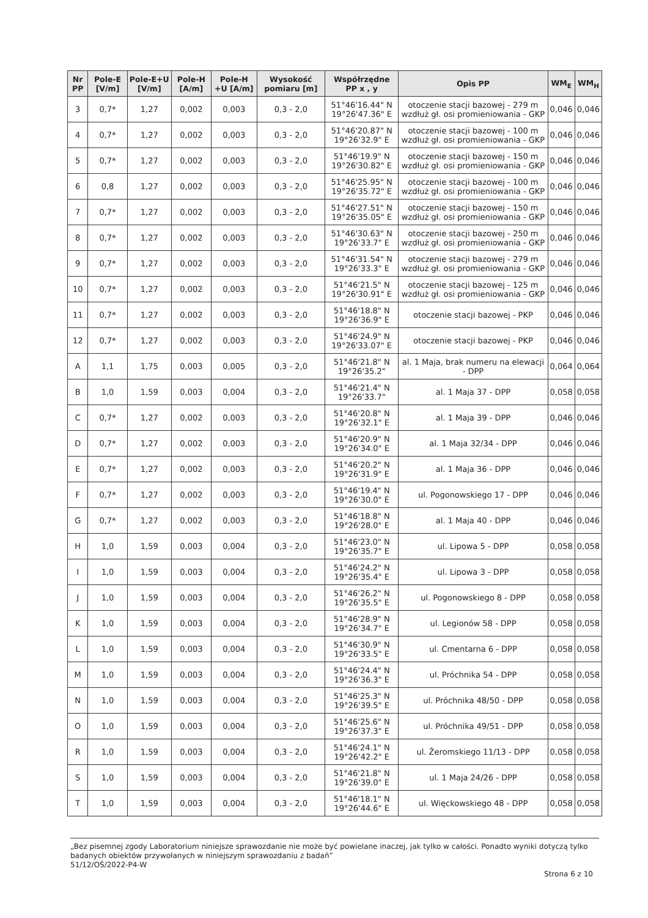| Nr PP | Pole-E [V/m] | Pole-E+U [V/m] | Pole-H [A/m] | Pole-H +U [A/m] | Wysokość pomiaru [m] | Współrzędne PP x , y | Opis PP | WM<sub>E</sub> | WM<sub>H</sub> |
| --- | --- | --- | --- | --- | --- | --- | --- | --- | --- |
| 3 | 0,7* | 1,27 | 0,002 | 0,003 | 0,3 - 2,0 | 51°46'16.44" N 19°26'47.36" E | otoczenie stacji bazowej - 279 m wzdłuż gł. osi promieniowania - GKP | 0,046 | 0,046 |
| 4 | 0,7* | 1,27 | 0,002 | 0,003 | 0,3 - 2,0 | 51°46'20.87" N 19°26'32.9" E | otoczenie stacji bazowej - 100 m wzdłuż gł. osi promieniowania - GKP | 0,046 | 0,046 |
| 5 | 0,7* | 1,27 | 0,002 | 0,003 | 0,3 - 2,0 | 51°46'19.9" N 19°26'30.82" E | otoczenie stacji bazowej - 150 m wzdłuż gł. osi promieniowania - GKP | 0,046 | 0,046 |
| 6 | 0,8 | 1,27 | 0,002 | 0,003 | 0,3 - 2,0 | 51°46'25.95" N 19°26'35.72" E | otoczenie stacji bazowej - 100 m wzdłuż gł. osi promieniowania - GKP | 0,046 | 0,046 |
| 7 | 0,7* | 1,27 | 0,002 | 0,003 | 0,3 - 2,0 | 51°46'27.51" N 19°26'35.05" E | otoczenie stacji bazowej - 150 m wzdłuż gł. osi promieniowania - GKP | 0,046 | 0,046 |
| 8 | 0,7* | 1,27 | 0,002 | 0,003 | 0,3 - 2,0 | 51°46'30.63" N 19°26'33.7" E | otoczenie stacji bazowej - 250 m wzdłuż gł. osi promieniowania - GKP | 0,046 | 0,046 |
| 9 | 0,7* | 1,27 | 0,002 | 0,003 | 0,3 - 2,0 | 51°46'31.54" N 19°26'33.3" E | otoczenie stacji bazowej - 279 m wzdłuż gł. osi promieniowania - GKP | 0,046 | 0,046 |
| 10 | 0,7* | 1,27 | 0,002 | 0,003 | 0,3 - 2,0 | 51°46'21.5" N 19°26'30.91" E | otoczenie stacji bazowej - 125 m wzdłuż gł. osi promieniowania - GKP | 0,046 | 0,046 |
| 11 | 0,7* | 1,27 | 0,002 | 0,003 | 0,3 - 2,0 | 51°46'18.8" N 19°26'36.9" E | otoczenie stacji bazowej - PKP | 0,046 | 0,046 |
| 12 | 0,7* | 1,27 | 0,002 | 0,003 | 0,3 - 2,0 | 51°46'24.9" N 19°26'33.07" E | otoczenie stacji bazowej - PKP | 0,046 | 0,046 |
| A | 1,1 | 1,75 | 0,003 | 0,005 | 0,3 - 2,0 | 51°46'21.8" N 19°26'35.2" | al. 1 Maja, brak numeru na elewacji - DPP | 0,064 | 0,064 |
| B | 1,0 | 1,59 | 0,003 | 0,004 | 0,3 - 2,0 | 51°46'21.4" N 19°26'33.7" | al. 1 Maja 37 - DPP | 0,058 | 0,058 |
| C | 0,7* | 1,27 | 0,002 | 0,003 | 0,3 - 2,0 | 51°46'20.8" N 19°26'32.1" E | al. 1 Maja 39 - DPP | 0,046 | 0,046 |
| D | 0,7* | 1,27 | 0,002 | 0,003 | 0,3 - 2,0 | 51°46'20.9" N 19°26'34.0" E | al. 1 Maja 32/34 - DPP | 0,046 | 0,046 |
| E | 0,7* | 1,27 | 0,002 | 0,003 | 0,3 - 2,0 | 51°46'20.2" N 19°26'31.9" E | al. 1 Maja 36 - DPP | 0,046 | 0,046 |
| F | 0,7* | 1,27 | 0,002 | 0,003 | 0,3 - 2,0 | 51°46'19.4" N 19°26'30.0" E | ul. Pogonowskiego 17 - DPP | 0,046 | 0,046 |
| G | 0,7* | 1,27 | 0,002 | 0,003 | 0,3 - 2,0 | 51°46'18.8" N 19°26'28.0" E | al. 1 Maja 40 - DPP | 0,046 | 0,046 |
| H | 1,0 | 1,59 | 0,003 | 0,004 | 0,3 - 2,0 | 51°46'23.0" N 19°26'35.7" E | ul. Lipowa 5 - DPP | 0,058 | 0,058 |
| I | 1,0 | 1,59 | 0,003 | 0,004 | 0,3 - 2,0 | 51°46'24.2" N 19°26'35.4" E | ul. Lipowa 3 - DPP | 0,058 | 0,058 |
| J | 1,0 | 1,59 | 0,003 | 0,004 | 0,3 - 2,0 | 51°46'26.2" N 19°26'35.5" E | ul. Pogonowskiego 8 - DPP | 0,058 | 0,058 |
| K | 1,0 | 1,59 | 0,003 | 0,004 | 0,3 - 2,0 | 51°46'28.9" N 19°26'34.7" E | ul. Legionów 58 - DPP | 0,058 | 0,058 |
| L | 1,0 | 1,59 | 0,003 | 0,004 | 0,3 - 2,0 | 51°46'30.9" N 19°26'33.5" E | ul. Cmentarna 6 - DPP | 0,058 | 0,058 |
| M | 1,0 | 1,59 | 0,003 | 0,004 | 0,3 - 2,0 | 51°46'24.4" N 19°26'36.3" E | ul. Próchnika 54 - DPP | 0,058 | 0,058 |
| N | 1,0 | 1,59 | 0,003 | 0,004 | 0,3 - 2,0 | 51°46'25.3" N 19°26'39.5" E | ul. Próchnika 48/50 - DPP | 0,058 | 0,058 |
| O | 1,0 | 1,59 | 0,003 | 0,004 | 0,3 - 2,0 | 51°46'25.6" N 19°26'37.3" E | ul. Próchnika 49/51 - DPP | 0,058 | 0,058 |
| R | 1,0 | 1,59 | 0,003 | 0,004 | 0,3 - 2,0 | 51°46'24.1" N 19°26'42.2" E | ul. Żeromskiego 11/13 - DPP | 0,058 | 0,058 |
| S | 1,0 | 1,59 | 0,003 | 0,004 | 0,3 - 2,0 | 51°46'21.8" N 19°26'39.0" E | ul. 1 Maja 24/26 - DPP | 0,058 | 0,058 |
| T | 1,0 | 1,59 | 0,003 | 0,004 | 0,3 - 2,0 | 51°46'18.1" N 19°26'44.6" E | ul. Więckowskiego 48 - DPP | 0,058 | 0,058 |
„Bez pisemnej zgody Laboratorium niniejsze sprawozdanie nie może być powielane inaczej, jak tylko w całości. Ponadto wyniki dotyczą tylko badanych obiektów przywołanych w niniejszym sprawozdaniu z badań”
51/12/OŚ/2022-P4-W
Strona 6 z 10